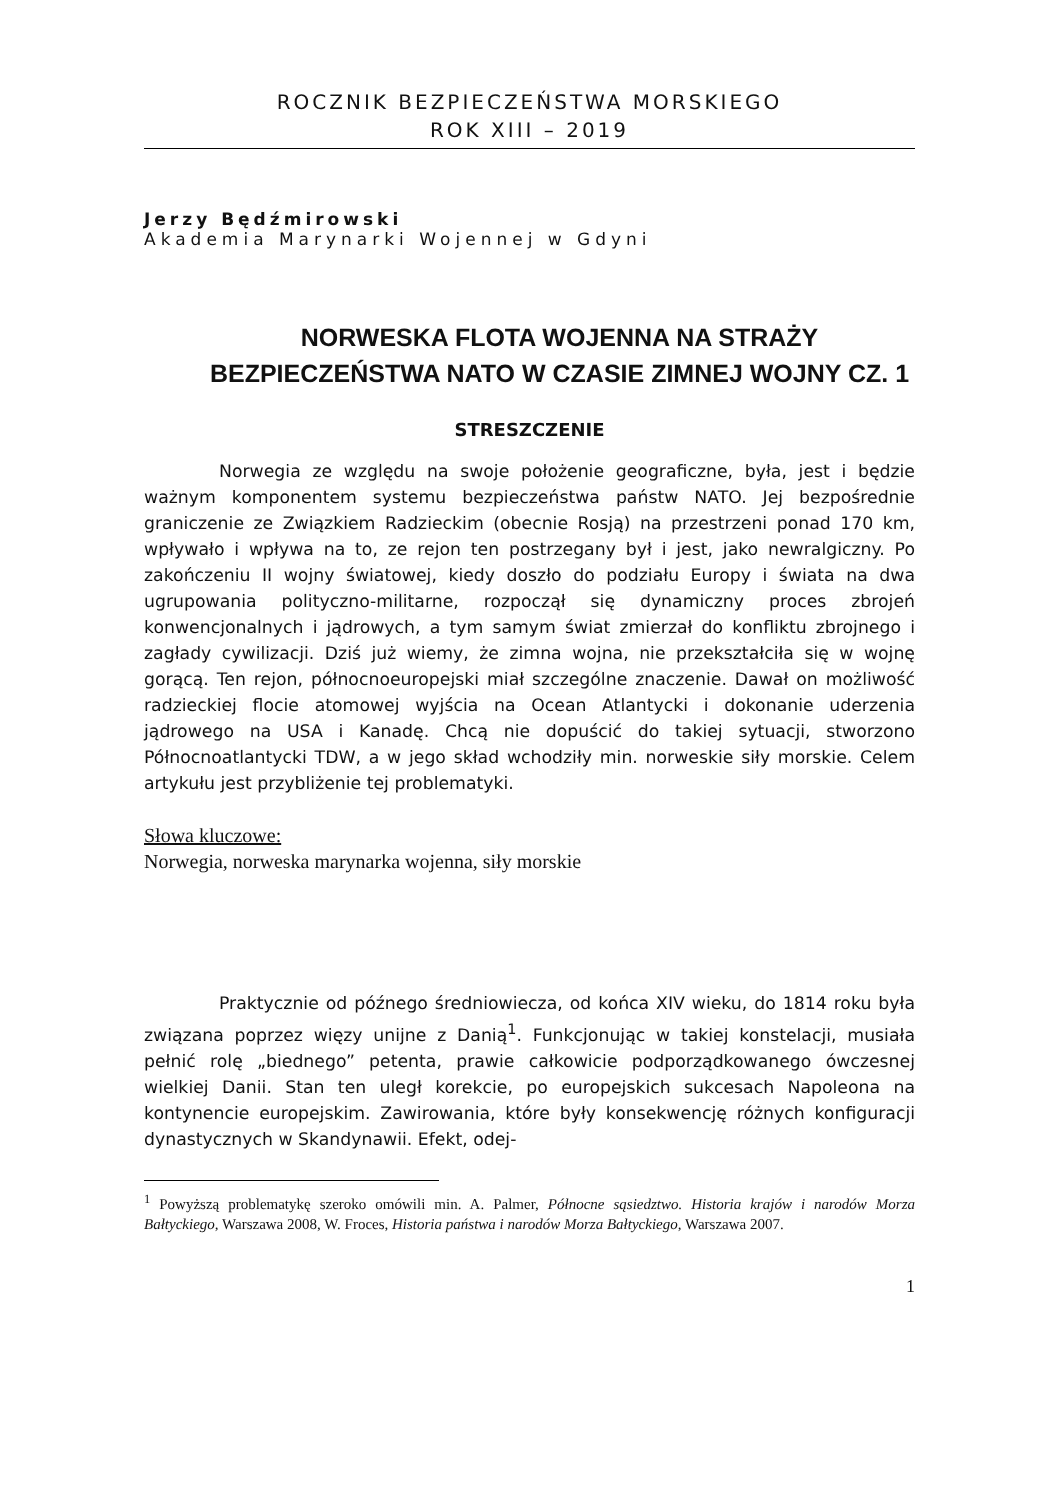ROCZNIK BEZPIECZEŃSTWA MORSKIEGO
ROK XIII – 2019
Jerzy Będźmirowski
Akademia Marynarki Wojennej w Gdyni
NORWESKA FLOTA WOJENNA NA STRAŻY BEZPIECZEŃSTWA NATO W CZASIE ZIMNEJ WOJNY CZ. 1
STRESZCZENIE
Norwegia ze względu na swoje położenie geograficzne, była, jest i będzie ważnym komponentem systemu bezpieczeństwa państw NATO. Jej bezpośrednie graniczenie ze Związkiem Radzieckim (obecnie Rosją) na przestrzeni ponad 170 km, wpływało i wpływa na to, ze rejon ten postrzegany był i jest, jako newralgiczny. Po zakończeniu II wojny światowej, kiedy doszło do podziału Europy i świata na dwa ugrupowania polityczno-militarne, rozpoczął się dynamiczny proces zbrojeń konwencjonalnych i jądrowych, a tym samym świat zmierzał do konfliktu zbrojnego i zagłady cywilizacji. Dziś już wiemy, że zimna wojna, nie przekształciła się w wojnę gorącą. Ten rejon, północnoeuropejski miał szczególne znaczenie. Dawał on możliwość radzieckiej flocie atomowej wyjścia na Ocean Atlantycki i dokonanie uderzenia jądrowego na USA i Kanadę. Chcą nie dopuścić do takiej sytuacji, stworzono Północnoatlantycki TDW, a w jego skład wchodziły min. norweskie siły morskie. Celem artykułu jest przybliżenie tej problematyki.
Słowa kluczowe:
Norwegia, norweska marynarka wojenna, siły morskie
Praktycznie od późnego średniowiecza, od końca XIV wieku, do 1814 roku była związana poprzez więzy unijne z Danią<sup>1</sup>. Funkcjonując w takiej konstelacji, musiała pełnić rolę „biednego” petenta, prawie całkowicie podporządkowanego ówczesnej wielkiej Danii. Stan ten uległ korekcie, po europejskich sukcesach Napoleona na kontynencie europejskim. Zawirowania, które były konsekwencję różnych konfiguracji dynastycznych w Skandynawii. Efekt, odej-
<sup>1</sup> Powyższą problematykę szeroko omówili min. A. Palmer, Północne sąsiedztwo. Historia krajów i narodów Morza Bałtyckiego, Warszawa 2008, W. Froces, Historia państwa i narodów Morza Bałtyckiego, Warszawa 2007.
1